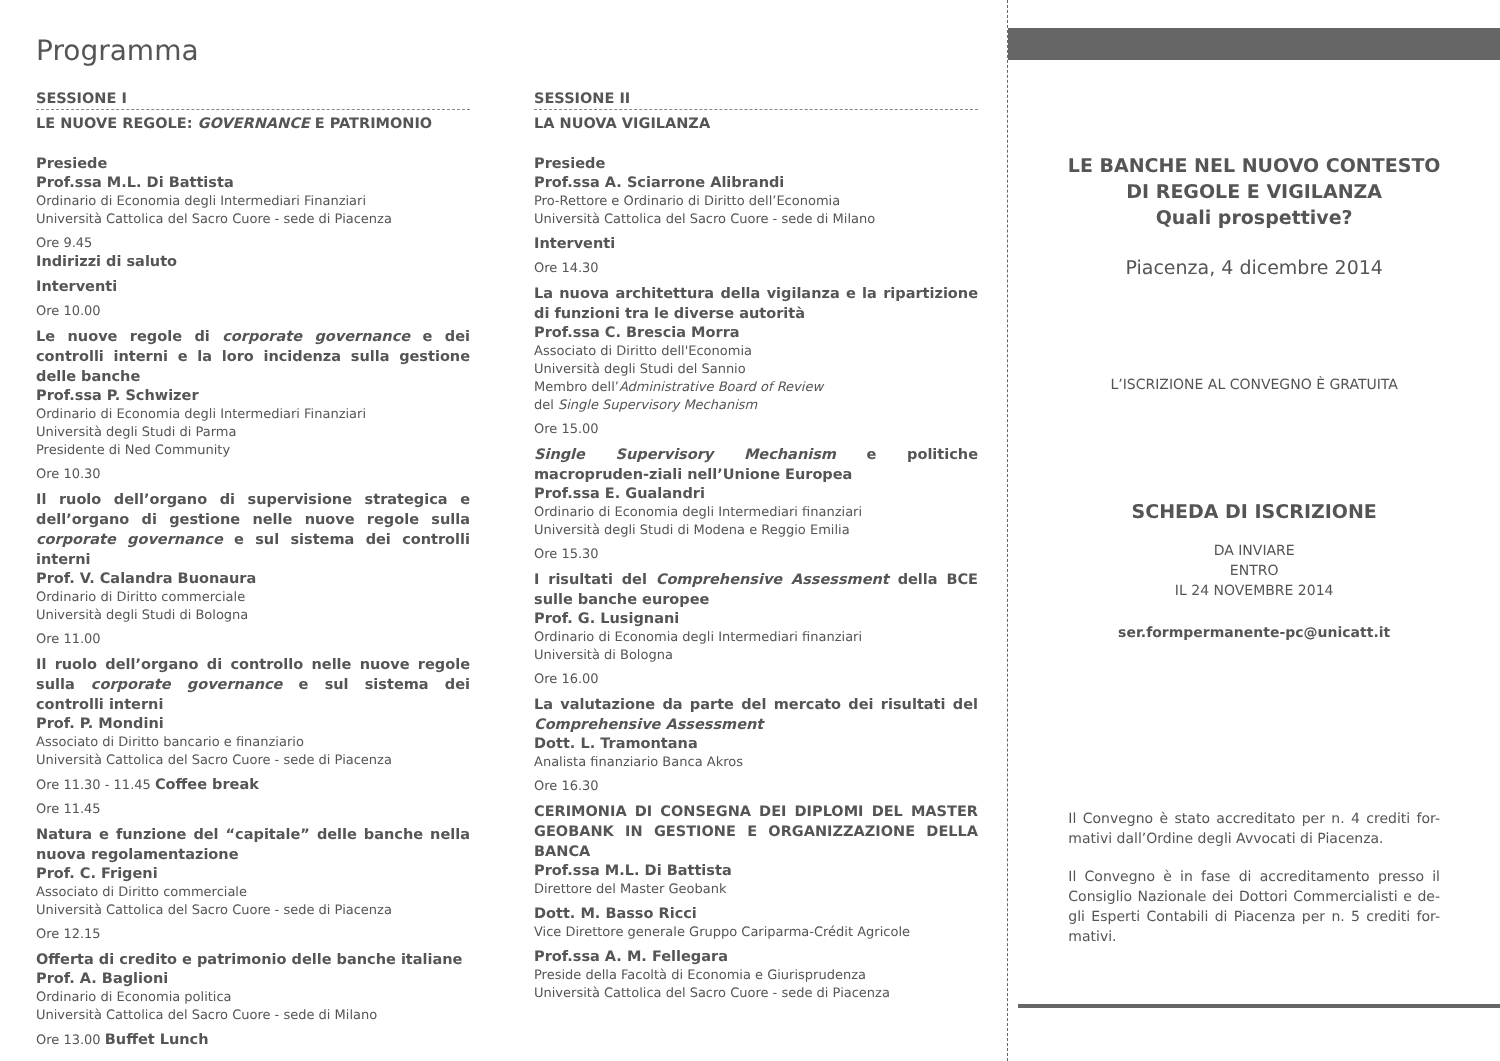Programma
SESSIONE I
LE NUOVE REGOLE: GOVERNANCE E PATRIMONIO
Presiede
Prof.ssa M.L. Di Battista
Ordinario di Economia degli Intermediari Finanziari
Università Cattolica del Sacro Cuore - sede di Piacenza
Ore 9.45
Indirizzi di saluto
Interventi
Ore 10.00
Le nuove regole di corporate governance e dei controlli interni e la loro incidenza sulla gestione delle banche
Prof.ssa P. Schwizer
Ordinario di Economia degli Intermediari Finanziari
Università degli Studi di Parma
Presidente di Ned Community
Ore 10.30
Il ruolo dell’organo di supervisione strategica e dell’organo di gestione nelle nuove regole sulla corporate governance e sul sistema dei controlli interni
Prof. V. Calandra Buonaura
Ordinario di Diritto commerciale
Università degli Studi di Bologna
Ore 11.00
Il ruolo dell’organo di controllo nelle nuove regole sulla corporate governance e sul sistema dei controlli interni
Prof. P. Mondini
Associato di Diritto bancario e finanziario
Università Cattolica del Sacro Cuore - sede di Piacenza
Ore 11.30 - 11.45 Coffee break
Ore 11.45
Natura e funzione del “capitale” delle banche nella nuova regolamentazione
Prof. C. Frigeni
Associato di Diritto commerciale
Università Cattolica del Sacro Cuore - sede di Piacenza
Ore 12.15
Offerta di credito e patrimonio delle banche italiane
Prof. A. Baglioni
Ordinario di Economia politica
Università Cattolica del Sacro Cuore - sede di Milano
Ore 13.00 Buffet Lunch
SESSIONE II
LA NUOVA VIGILANZA
Presiede
Prof.ssa A. Sciarrone Alibrandi
Pro-Rettore e Ordinario di Diritto dell’Economia
Università Cattolica del Sacro Cuore - sede di Milano
Interventi
Ore 14.30
La nuova architettura della vigilanza e la ripartizione di funzioni tra le diverse autorità
Prof.ssa C. Brescia Morra
Associato di Diritto dell'Economia
Università degli Studi del Sannio
Membro dell’Administrative Board of Review
del Single Supervisory Mechanism
Ore 15.00
Single Supervisory Mechanism e politiche macropruden-ziali nell’Unione Europea
Prof.ssa E. Gualandri
Ordinario di Economia degli Intermediari finanziari
Università degli Studi di Modena e Reggio Emilia
Ore 15.30
I risultati del Comprehensive Assessment della BCE sulle banche europee
Prof. G. Lusignani
Ordinario di Economia degli Intermediari finanziari
Università di Bologna
Ore 16.00
La valutazione da parte del mercato dei risultati del Comprehensive Assessment
Dott. L. Tramontana
Analista finanziario Banca Akros
Ore 16.30
CERIMONIA DI CONSEGNA DEI DIPLOMI DEL MASTER GEOBANK IN GESTIONE E ORGANIZZAZIONE DELLA BANCA
Prof.ssa M.L. Di Battista
Direttore del Master Geobank
Dott. M. Basso Ricci
Vice Direttore generale Gruppo Cariparma-Crédit Agricole
Prof.ssa A. M. Fellegara
Preside della Facoltà di Economia e Giurisprudenza
Università Cattolica del Sacro Cuore - sede di Piacenza
LE BANCHE NEL NUOVO CONTESTO
DI REGOLE E VIGILANZA
Quali prospettive?
Piacenza, 4 dicembre 2014
L’ISCRIZIONE AL CONVEGNO È GRATUITA
SCHEDA DI ISCRIZIONE
DA INVIARE
ENTRO
IL 24 NOVEMBRE 2014
ser.formpermanente-pc@unicatt.it
Il Convegno è stato accreditato per n. 4 crediti for-mativi dall’Ordine degli Avvocati di Piacenza.
Il Convegno è in fase di accreditamento presso il Consiglio Nazionale dei Dottori Commercialisti e de-gli Esperti Contabili di Piacenza per n. 5 crediti for-mativi.